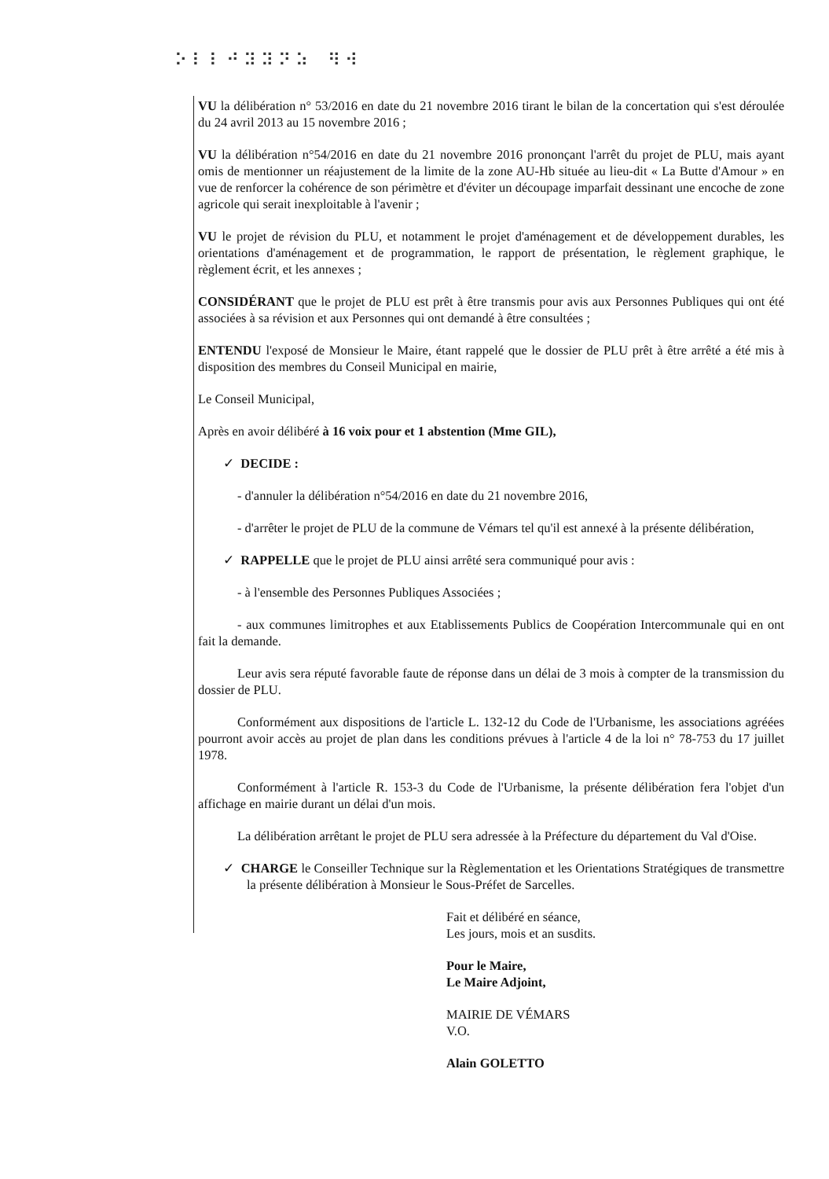⠕⠇⠇⠚⠽⠽⠝⠵ ⠻⠺
VU la délibération n° 53/2016 en date du 21 novembre 2016 tirant le bilan de la concertation qui s'est déroulée du 24 avril 2013 au 15 novembre 2016 ;
VU la délibération n°54/2016 en date du 21 novembre 2016 prononçant l'arrêt du projet de PLU, mais ayant omis de mentionner un réajustement de la limite de la zone AU-Hb située au lieu-dit « La Butte d'Amour » en vue de renforcer la cohérence de son périmètre et d'éviter un découpage imparfait dessinant une encoche de zone agricole qui serait inexploitable à l'avenir ;
VU le projet de révision du PLU, et notamment le projet d'aménagement et de développement durables, les orientations d'aménagement et de programmation, le rapport de présentation, le règlement graphique, le règlement écrit, et les annexes ;
CONSIDÉRANT que le projet de PLU est prêt à être transmis pour avis aux Personnes Publiques qui ont été associées à sa révision et aux Personnes qui ont demandé à être consultées ;
ENTENDU l'exposé de Monsieur le Maire, étant rappelé que le dossier de PLU prêt à être arrêté a été mis à disposition des membres du Conseil Municipal en mairie,
Le Conseil Municipal,
Après en avoir délibéré à 16 voix pour et 1 abstention (Mme GIL),
✓ DECIDE :
- d'annuler la délibération n°54/2016 en date du 21 novembre 2016,
- d'arrêter le projet de PLU de la commune de Vémars tel qu'il est annexé à la présente délibération,
✓ RAPPELLE que le projet de PLU ainsi arrêté sera communiqué pour avis :
- à l'ensemble des Personnes Publiques Associées ;
- aux communes limitrophes et aux Etablissements Publics de Coopération Intercommunale qui en ont fait la demande.
Leur avis sera réputé favorable faute de réponse dans un délai de 3 mois à compter de la transmission du dossier de PLU.
Conformément aux dispositions de l'article L. 132-12 du Code de l'Urbanisme, les associations agréées pourront avoir accès au projet de plan dans les conditions prévues à l'article 4 de la loi n° 78-753 du 17 juillet 1978.
Conformément à l'article R. 153-3 du Code de l'Urbanisme, la présente délibération fera l'objet d'un affichage en mairie durant un délai d'un mois.
La délibération arrêtant le projet de PLU sera adressée à la Préfecture du département du Val d'Oise.
✓ CHARGE le Conseiller Technique sur la Règlementation et les Orientations Stratégiques de transmettre la présente délibération à Monsieur le Sous-Préfet de Sarcelles.
Fait et délibéré en séance,
Les jours, mois et an susdits.
Pour le Maire,
Le Maire Adjoint,
MAIRIE DE VÉMARS
V.O.
Alain GOLETTO